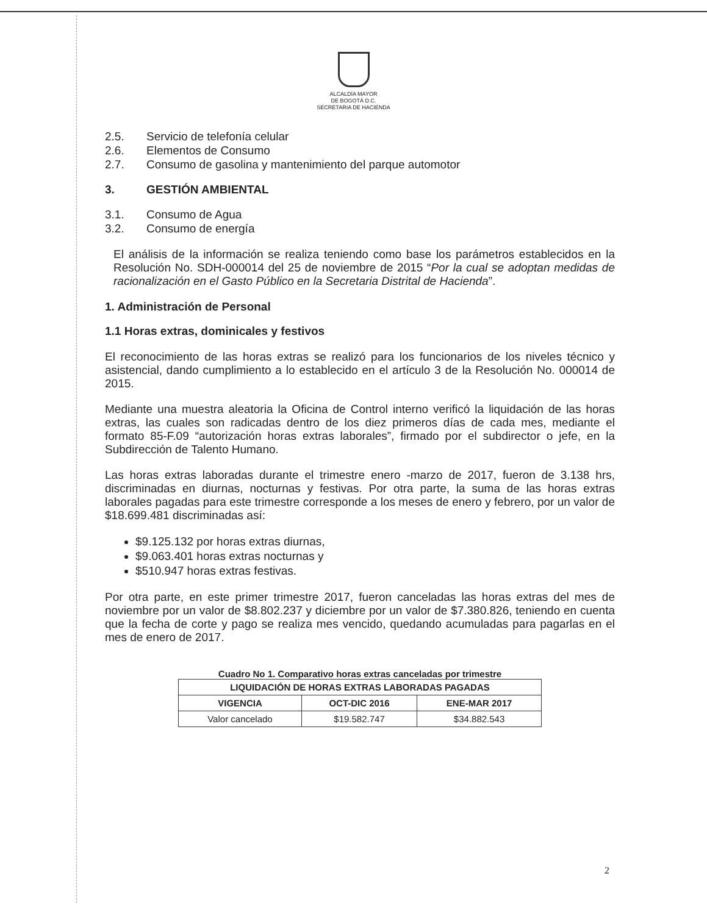ALCALDÍA MAYOR
DE BOGOTÁ D.C.
SECRETARIA DE HACIENDA
2.5. Servicio de telefonía celular
2.6. Elementos de Consumo
2.7. Consumo de gasolina y mantenimiento del parque automotor
3. GESTIÓN AMBIENTAL
3.1. Consumo de Agua
3.2. Consumo de energía
El análisis de la información se realiza teniendo como base los parámetros establecidos en la Resolución No. SDH-000014 del 25 de noviembre de 2015 “Por la cual se adoptan medidas de racionalización en el Gasto Público en la Secretaria Distrital de Hacienda”.
1. Administración de Personal
1.1 Horas extras, dominicales y festivos
El reconocimiento de las horas extras se realizó para los funcionarios de los niveles técnico y asistencial, dando cumplimiento a lo establecido en el artículo 3 de la Resolución No. 000014 de 2015.
Mediante una muestra aleatoria la Oficina de Control interno verificó la liquidación de las horas extras, las cuales son radicadas dentro de los diez primeros días de cada mes, mediante el formato 85-F.09 “autorización horas extras laborales”, firmado por el subdirector o jefe, en la Subdirección de Talento Humano.
Las horas extras laboradas durante el trimestre enero -marzo de 2017, fueron de 3.138 hrs, discriminadas en diurnas, nocturnas y festivas. Por otra parte, la suma de las horas extras laborales pagadas para este trimestre corresponde a los meses de enero y febrero, por un valor de $18.699.481 discriminadas así:
$9.125.132 por horas extras diurnas,
$9.063.401 horas extras nocturnas y
$510.947 horas extras festivas.
Por otra parte, en este primer trimestre 2017, fueron canceladas las horas extras del mes de noviembre por un valor de $8.802.237 y diciembre por un valor de $7.380.826, teniendo en cuenta que la fecha de corte y pago se realiza mes vencido, quedando acumuladas para pagarlas en el mes de enero de 2017.
Cuadro No 1. Comparativo horas extras canceladas por trimestre
| LIQUIDACIÓN DE HORAS EXTRAS LABORADAS PAGADAS | | |
| --- | --- | --- |
| VIGENCIA | OCT-DIC 2016 | ENE-MAR 2017 |
| Valor cancelado | $19.582.747 | $34.882.543 |
2